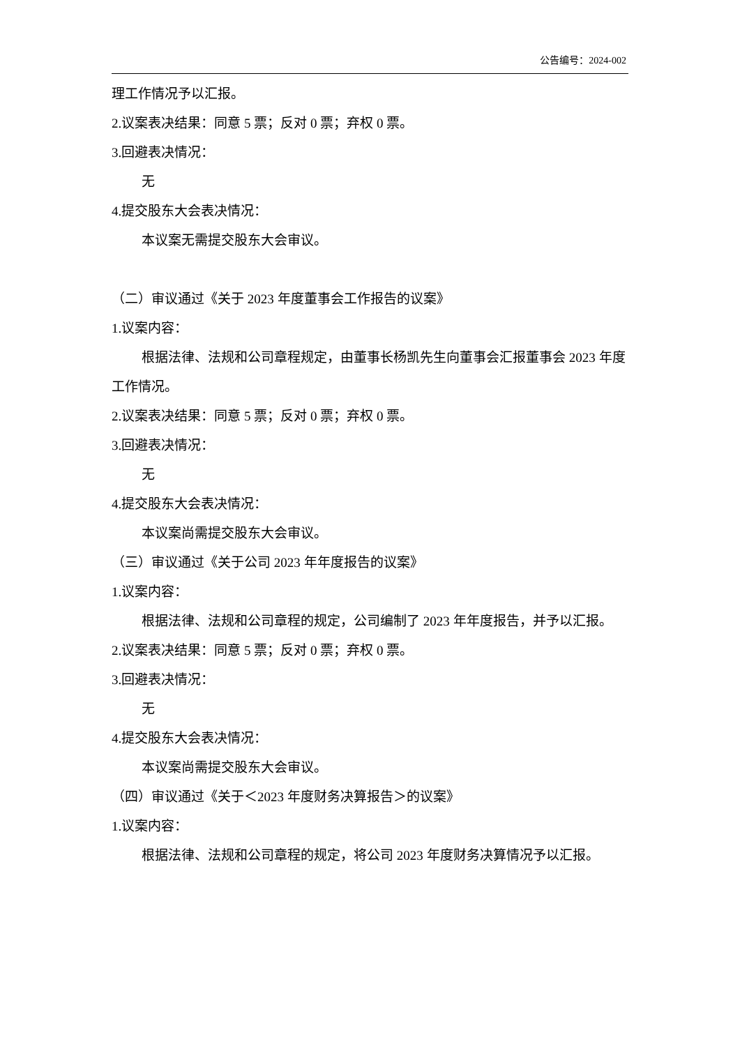公告编号：2024-002
理工作情况予以汇报。
2.议案表决结果：同意 5 票；反对 0 票；弃权 0 票。
3.回避表决情况：
无
4.提交股东大会表决情况：
本议案无需提交股东大会审议。
（二）审议通过《关于 2023 年度董事会工作报告的议案》
1.议案内容：
根据法律、法规和公司章程规定，由董事长杨凯先生向董事会汇报董事会 2023 年度工作情况。
2.议案表决结果：同意 5 票；反对 0 票；弃权 0 票。
3.回避表决情况：
无
4.提交股东大会表决情况：
本议案尚需提交股东大会审议。
（三）审议通过《关于公司 2023 年年度报告的议案》
1.议案内容：
根据法律、法规和公司章程的规定，公司编制了 2023 年年度报告，并予以汇报。
2.议案表决结果：同意 5 票；反对 0 票；弃权 0 票。
3.回避表决情况：
无
4.提交股东大会表决情况：
本议案尚需提交股东大会审议。
（四）审议通过《关于＜2023 年度财务决算报告＞的议案》
1.议案内容：
根据法律、法规和公司章程的规定，将公司 2023 年度财务决算情况予以汇报。